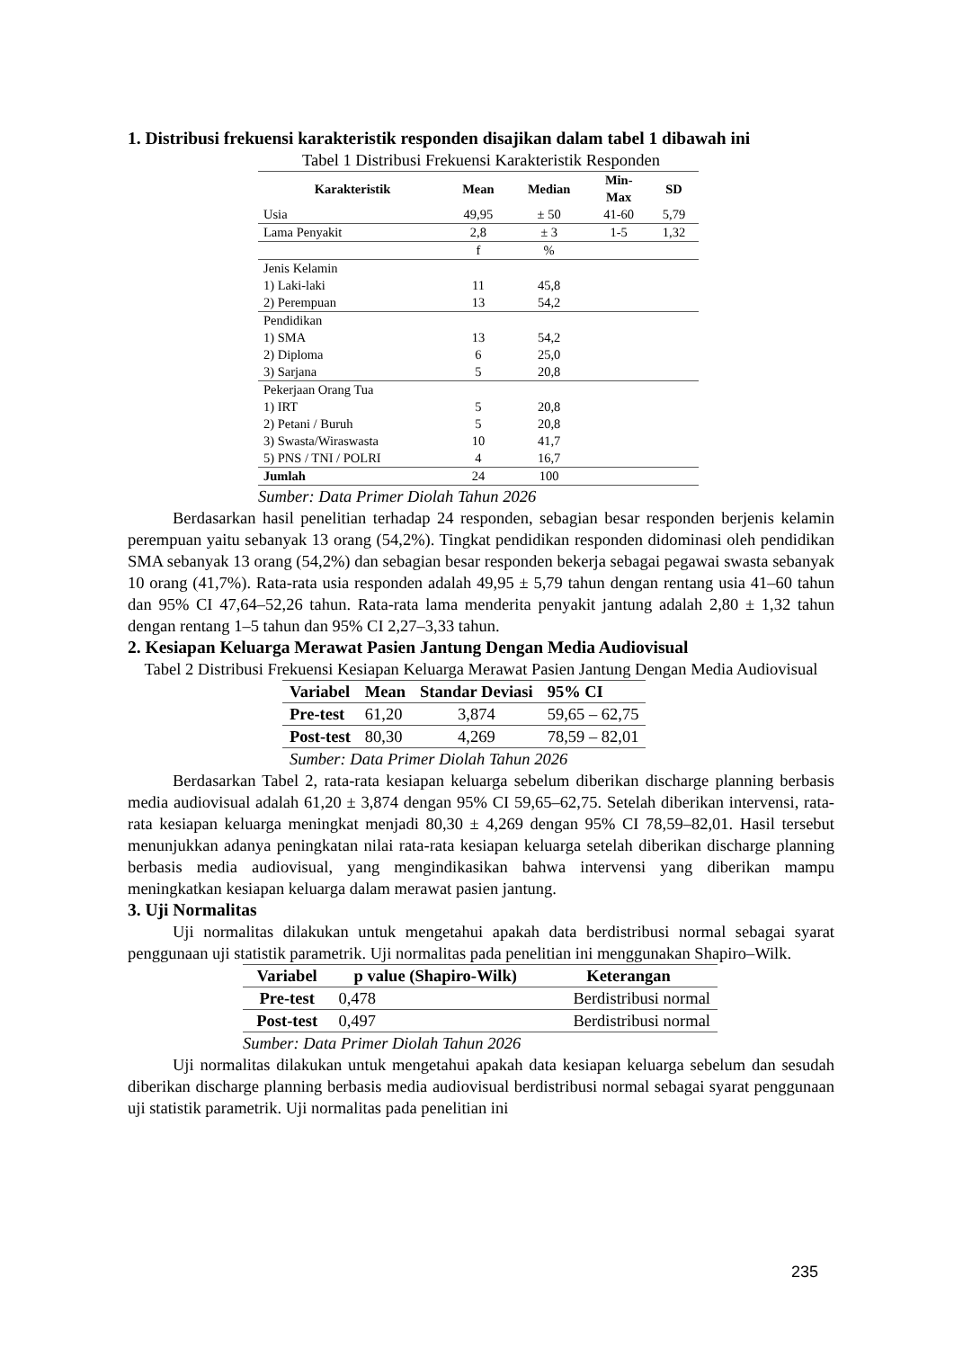1. Distribusi frekuensi karakteristik responden disajikan dalam tabel 1 dibawah ini
Tabel 1 Distribusi Frekuensi Karakteristik Responden
| Karakteristik | Mean | Median | Min- Max | SD |
| --- | --- | --- | --- | --- |
| Usia | 49,95 | ± 50 | 41-60 | 5,79 |
| Lama Penyakit | 2,8 | ± 3 | 1-5 | 1,32 |
| | f | % | | |
| Jenis Kelamin | | | | |
| 1) Laki-laki | 11 | 45,8 | | |
| 2) Perempuan | 13 | 54,2 | | |
| Pendidikan | | | | |
| 1) SMA | 13 | 54,2 | | |
| 2) Diploma | 6 | 25,0 | | |
| 3) Sarjana | 5 | 20,8 | | |
| Pekerjaan Orang Tua | | | | |
| 1) IRT | 5 | 20,8 | | |
| 2) Petani / Buruh | 5 | 20,8 | | |
| 3) Swasta/Wiraswasta | 10 | 41,7 | | |
| 5) PNS / TNI / POLRI | 4 | 16,7 | | |
| Jumlah | 24 | 100 | | |
Sumber: Data Primer Diolah Tahun 2026
Berdasarkan hasil penelitian terhadap 24 responden, sebagian besar responden berjenis kelamin perempuan yaitu sebanyak 13 orang (54,2%). Tingkat pendidikan responden didominasi oleh pendidikan SMA sebanyak 13 orang (54,2%) dan sebagian besar responden bekerja sebagai pegawai swasta sebanyak 10 orang (41,7%). Rata-rata usia responden adalah 49,95 ± 5,79 tahun dengan rentang usia 41–60 tahun dan 95% CI 47,64–52,26 tahun. Rata-rata lama menderita penyakit jantung adalah 2,80 ± 1,32 tahun dengan rentang 1–5 tahun dan 95% CI 2,27–3,33 tahun.
2. Kesiapan Keluarga Merawat Pasien Jantung Dengan Media Audiovisual
Tabel 2 Distribusi Frekuensi Kesiapan Keluarga Merawat Pasien Jantung Dengan Media Audiovisual
| Variabel | Mean | Standar Deviasi | 95% CI |
| --- | --- | --- | --- |
| Pre-test | 61,20 | 3,874 | 59,65 – 62,75 |
| Post-test | 80,30 | 4,269 | 78,59 – 82,01 |
Sumber: Data Primer Diolah Tahun 2026
Berdasarkan Tabel 2, rata-rata kesiapan keluarga sebelum diberikan discharge planning berbasis media audiovisual adalah 61,20 ± 3,874 dengan 95% CI 59,65–62,75. Setelah diberikan intervensi, rata-rata kesiapan keluarga meningkat menjadi 80,30 ± 4,269 dengan 95% CI 78,59–82,01. Hasil tersebut menunjukkan adanya peningkatan nilai rata-rata kesiapan keluarga setelah diberikan discharge planning berbasis media audiovisual, yang mengindikasikan bahwa intervensi yang diberikan mampu meningkatkan kesiapan keluarga dalam merawat pasien jantung.
3. Uji Normalitas
Uji normalitas dilakukan untuk mengetahui apakah data berdistribusi normal sebagai syarat penggunaan uji statistik parametrik. Uji normalitas pada penelitian ini menggunakan Shapiro–Wilk.
| Variabel | p value (Shapiro-Wilk) | Keterangan |
| --- | --- | --- |
| Pre-test | 0,478 | Berdistribusi normal |
| Post-test | 0,497 | Berdistribusi normal |
Sumber: Data Primer Diolah Tahun 2026
Uji normalitas dilakukan untuk mengetahui apakah data kesiapan keluarga sebelum dan sesudah diberikan discharge planning berbasis media audiovisual berdistribusi normal sebagai syarat penggunaan uji statistik parametrik. Uji normalitas pada penelitian ini
235